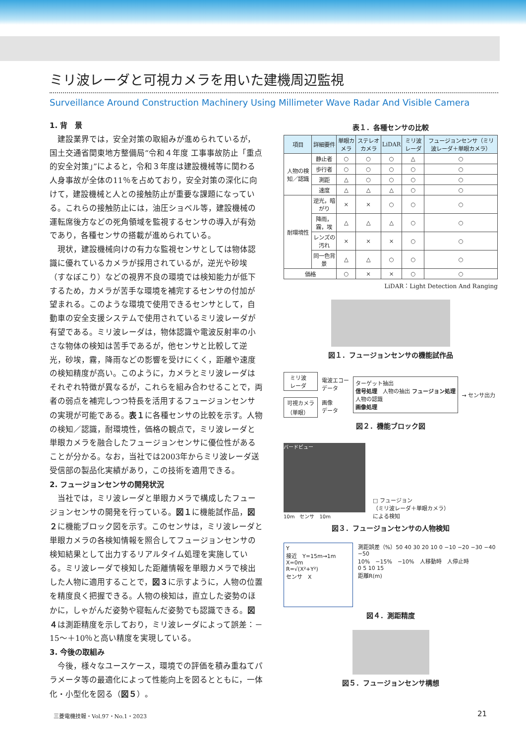ミリ波レーダと可視カメラを用いた建機周辺監視
Surveillance Around Construction Machinery Using Millimeter Wave Radar And Visible Camera
1. 背　景
建設業界では，安全対策の取組みが進められているが，国土交通省関東地方整備局“令和４年度 工事事故防止「重点的安全対策」”によると，令和３年度は建設機械等に関わる人身事故が全体の11％を占めており，安全対策の深化に向けて，建設機械と人との接触防止が重要な課題になっている。これらの接触防止には，油圧ショベル等，建設機械の運転席後方などの死角領域を監視するセンサの導入が有効であり，各種センサの搭載が進められている。
現状，建設機械向けの有力な監視センサとしては物体認識に優れているカメラが採用されているが，逆光や砂埃（すなぼこり）などの視界不良の環境では検知能力が低下するため，カメラが苦手な環境を補完するセンサの付加が望まれる。このような環境で使用できるセンサとして，自動車の安全支援システムで使用されているミリ波レーダが有望である。ミリ波レーダは，物体認識や電波反射率の小さな物体の検知は苦手であるが，他センサと比較して逆光，砂埃，霧，降雨などの影響を受けにくく，距離や速度の検知精度が高い。このように，カメラとミリ波レーダはそれぞれ特徴が異なるが，これらを組み合わせることで，両者の弱点を補完しつつ特長を活用するフュージョンセンサの実現が可能である。表１に各種センサの比較を示す。人物の検知／認識，耐環境性，価格の観点で，ミリ波レーダと単眼カメラを融合したフュージョンセンサに優位性があることが分かる。なお，当社では2003年からミリ波レーダ送受信部の製品化実績があり，この技術を適用できる。
2. フュージョンセンサの開発状況
当社では，ミリ波レーダと単眼カメラで構成したフュージョンセンサの開発を行っている。図１に機能試作品，図２に機能ブロック図を示す。このセンサは，ミリ波レーダと単眼カメラの各検知情報を照合してフュージョンセンサの検知結果として出力するリアルタイム処理を実施している。ミリ波レーダで検知した距離情報を単眼カメラで検出した人物に適用することで，図３に示すように，人物の位置を精度良く把握できる。人物の検知は，直立した姿勢のほかに，しゃがんだ姿勢や寝転んだ姿勢でも認識できる。図４は測距精度を示しており，ミリ波レーダによって誤差：－15〜＋10％と高い精度を実現している。
3. 今後の取組み
今後，様々なユースケース，環境での評価を積み重ねてパラメータ等の最適化によって性能向上を図るとともに，一体化・小型化を図る（図５）。
表１．各種センサの比較
| 項目 | 詳細要件 | 単眼カメラ | ステレオカメラ | LiDAR | ミリ波レーダ | フュージョンセンサ（ミリ波レーダ＋単眼カメラ） |
| --- | --- | --- | --- | --- | --- | --- |
| 人物の検知／認識 | 静止者 | ○ | ○ | ○ | △ | ○ |
| | 歩行者 | ○ | ○ | ○ | ○ | ○ |
| | 測距 | △ | ○ | ○ | ○ | ○ |
| | 速度 | △ | △ | △ | ○ | ○ |
| 耐環境性 | 逆光，暗がり | × | × | ○ | ○ | ○ |
| | 降雨，霧，埃 | △ | △ | △ | ○ | ○ |
| | レンズの汚れ | × | × | × | ○ | ○ |
| | 同一色背景 | △ | △ | ○ | ○ | ○ |
| 価格 | | ○ | × | × | ○ | ○ |
LiDAR：Light Detection And Ranging
図１．フュージョンセンサの機能試作品
ミリ波
レーダ
可視カメラ
（単眼）
電波エコー
データ
画像
データ
ターゲット抽出
信号処理　人物の抽出 フュージョン処理
人物の認識
画像処理
→ センサ出力
図２．機能ブロック図
バードビュー
10m　センサ　10m
□ フュージョン
（ミリ波レーダ＋単眼カメラ）
による検知
図３．フュージョンセンサの人物検知
Y
接近　Y=15m→1m
X=0m
R=√(X²+Y²)
センサ　X
測距誤差（%）50 40 30 20 10 0 −10 −20 −30 −40 −50
10%　−15%　−10%　人移動時　人停止時
0 5 10 15
距離R(m)
図４．測距精度
図５．フュージョンセンサ構想
三菱電機技報・Vol.97・No.1・2023 21